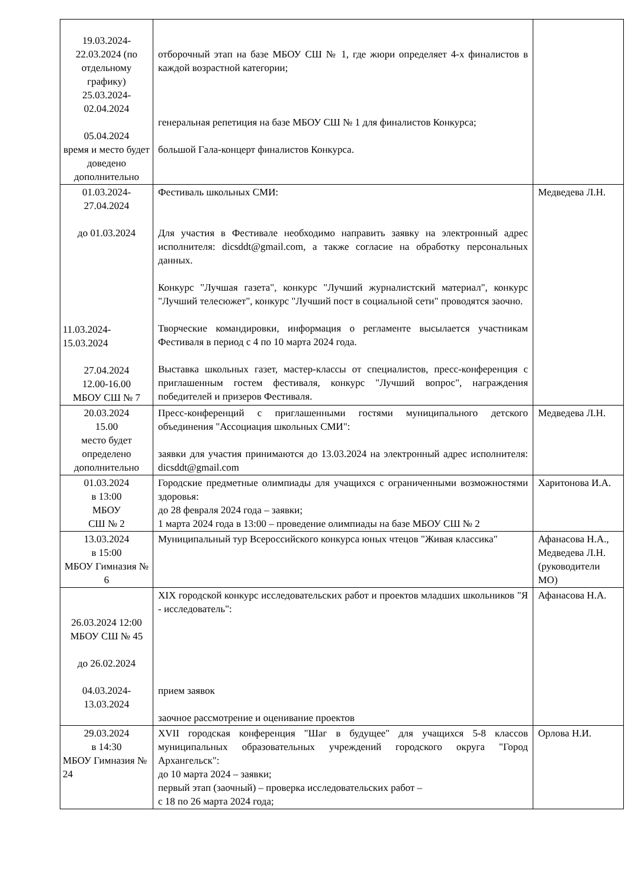| 19.03.2024- 22.03.2024 (по отдельному графику) 25.03.2024- 02.04.2024 05.04.2024 время и место будет доведено дополнительно | отборочный этап на базе МБОУ СШ № 1, где жюри определяет 4-х финалистов в каждой возрастной категории; генеральная репетиция на базе МБОУ СШ № 1 для финалистов Конкурса; большой Гала-концерт финалистов Конкурса. | |
| 01.03.2024- 27.04.2024 до 01.03.2024 11.03.2024- 15.03.2024 27.04.2024 12.00-16.00 МБОУ СШ № 7 | Фестиваль школьных СМИ: Для участия в Фестивале необходимо направить заявку на электронный адрес исполнителя: dicsddt@gmail.com, а также согласие на обработку персональных данных. Конкурс "Лучшая газета", конкурс "Лучший журналистский материал", конкурс "Лучший телесюжет", конкурс "Лучший пост в социальной сети" проводятся заочно. Творческие командировки, информация о регламенте высылается участникам Фестиваля в период с 4 по 10 марта 2024 года. Выставка школьных газет, мастер-классы от специалистов, пресс-конференция с приглашенным гостем фестиваля, конкурс "Лучший вопрос", награждения победителей и призеров Фестиваля. | Медведева Л.Н. |
| 20.03.2024 15.00 место будет определено дополнительно | Пресс-конференций с приглашенными гостями муниципального детского объединения "Ассоциация школьных СМИ": заявки для участия принимаются до 13.03.2024 на электронный адрес исполнителя: dicsddt@gmail.com | Медведева Л.Н. |
| 01.03.2024 в 13:00 МБОУ СШ № 2 | Городские предметные олимпиады для учащихся с ограниченными возможностями здоровья: до 28 февраля 2024 года – заявки; 1 марта 2024 года в 13:00 – проведение олимпиады на базе МБОУ СШ № 2 | Харитонова И.А. |
| 13.03.2024 в 15:00 МБОУ Гимназия № 6 | Муниципальный тур Всероссийского конкурса юных чтецов "Живая классика" | Афанасова Н.А., Медведева Л.Н. (руководители МО) |
| 26.03.2024 12:00 МБОУ СШ № 45 до 26.02.2024 04.03.2024- 13.03.2024 | XIX городской конкурс исследовательских работ и проектов младших школьников "Я - исследователь": прием заявок заочное рассмотрение и оценивание проектов | Афанасова Н.А. |
| 29.03.2024 в 14:30 МБОУ Гимназия № 24 | XVII городская конференция "Шаг в будущее" для учащихся 5-8 классов муниципальных образовательных учреждений городского округа "Город Архангельск": до 10 марта 2024 – заявки; первый этап (заочный) – проверка исследовательских работ – с 18 по 26 марта 2024 года; | Орлова Н.И. |